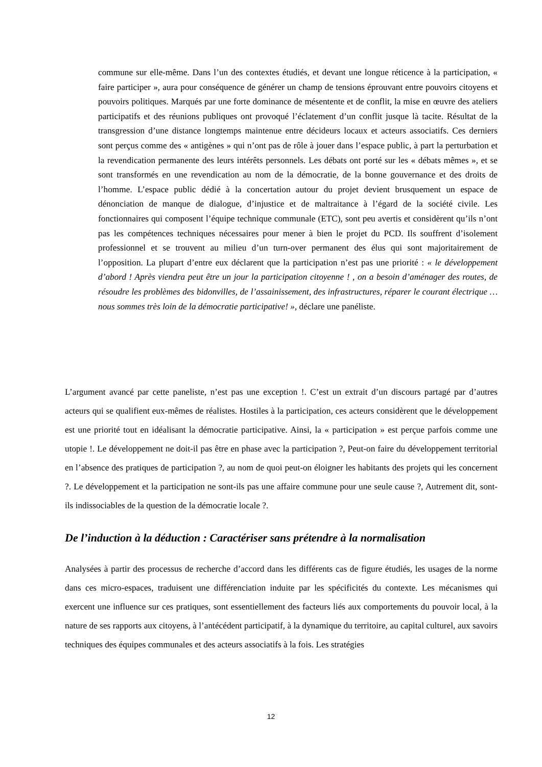commune sur elle-même. Dans l’un des contextes étudiés, et devant une longue réticence à la participation, « faire participer », aura pour conséquence de générer un champ de tensions éprouvant entre pouvoirs citoyens et pouvoirs politiques. Marqués par une forte dominance de mésentente et de conflit, la mise en œuvre des ateliers participatifs et des réunions publiques ont provoqué l’éclatement d’un conflit jusque là tacite. Résultat de la transgression d’une distance longtemps maintenue entre décideurs locaux et acteurs associatifs. Ces derniers sont perçus comme des « antigènes » qui n’ont pas de rôle à jouer dans l’espace public, à part la perturbation et la revendication permanente des leurs intérêts personnels. Les débats ont porté sur les « débats mêmes », et se sont transformés en une revendication au nom de la démocratie, de la bonne gouvernance et des droits de l’homme. L’espace public dédié à la concertation autour du projet devient brusquement un espace de dénonciation de manque de dialogue, d’injustice et de maltraitance à l’égard de la société civile. Les fonctionnaires qui composent l’équipe technique communale (ETC), sont peu avertis et considèrent qu’ils n’ont pas les compétences techniques nécessaires pour mener à bien le projet du PCD. Ils souffrent d’isolement professionnel et se trouvent au milieu d’un turn-over permanent des élus qui sont majoritairement de l’opposition. La plupart d’entre eux déclarent que la participation n’est pas une priorité : « le développement d’abord ! Après viendra peut être un jour la participation citoyenne ! , on a besoin d’aménager des routes, de résoudre les problèmes des bidonvilles, de l’assainissement, des infrastructures, réparer le courant électrique …nous sommes très loin de la démocratie participative! », déclare une panéliste.
L’argument avancé par cette paneliste, n’est pas une exception !. C’est un extrait d’un discours partagé par d’autres acteurs qui se qualifient eux-mêmes de réalistes. Hostiles à la participation, ces acteurs considèrent que le développement est une priorité tout en idéalisant la démocratie participative. Ainsi, la « participation » est perçue parfois comme une utopie !. Le développement ne doit-il pas être en phase avec la participation ?, Peut-on faire du développement territorial en l’absence des pratiques de participation ?, au nom de quoi peut-on éloigner les habitants des projets qui les concernent ?. Le développement et la participation ne sont-ils pas une affaire commune pour une seule cause ?, Autrement dit, sont-ils indissociables de la question de la démocratie locale ?.
De l’induction à la déduction : Caractériser sans prétendre à la normalisation
Analysées à partir des processus de recherche d’accord dans les différents cas de figure étudiés, les usages de la norme dans ces micro-espaces, traduisent une différenciation induite par les spécificités du contexte. Les mécanismes qui exercent une influence sur ces pratiques, sont essentiellement des facteurs liés aux comportements du pouvoir local, à la nature de ses rapports aux citoyens, à l’antécédent participatif, à la dynamique du territoire, au capital culturel, aux savoirs techniques des équipes communales et des acteurs associatifs à la fois. Les stratégies
12